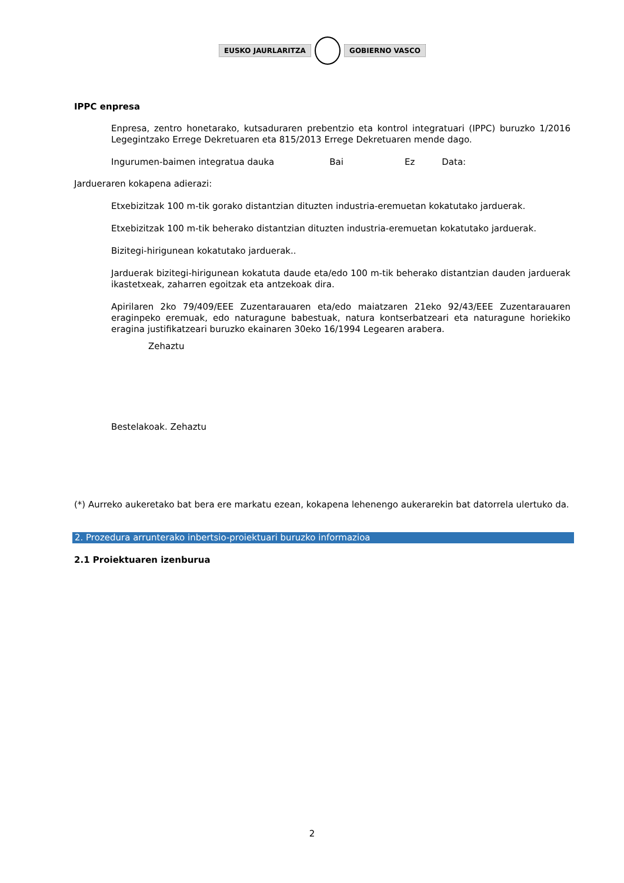EUSKO JAURLARITZA GOBIERNO VASCO
IPPC enpresa
Enpresa, zentro honetarako, kutsaduraren prebentzio eta kontrol integratuari (IPPC) buruzko 1/2016 Legegintzako Errege Dekretuaren eta 815/2013 Errege Dekretuaren mende dago.
Ingurumen-baimen integratua dauka Bai Ez Data:
Jardueraren kokapena adierazi:
Etxebizitzak 100 m-tik gorako distantzian dituzten industria-eremuetan kokatutako jarduerak.
Etxebizitzak 100 m-tik beherako distantzian dituzten industria-eremuetan kokatutako jarduerak.
Bizitegi-hirigunean kokatutako jarduerak..
Jarduerak bizitegi-hirigunean kokatuta daude eta/edo 100 m-tik beherako distantzian dauden jarduerak ikastetxeak, zaharren egoitzak eta antzekoak dira.
Apirilaren 2ko 79/409/EEE Zuzentarauaren eta/edo maiatzaren 21eko 92/43/EEE Zuzentarauaren eraginpeko eremuak, edo naturagune babestuak, natura kontserbatzeari eta naturagune horiekiko eragina justifikatzeari buruzko ekainaren 30eko 16/1994 Legearen arabera.
Zehaztu
Bestelakoak. Zehaztu
(*) Aurreko aukeretako bat bera ere markatu ezean, kokapena lehenengo aukerarekin bat datorrela ulertuko da.
2. Prozedura arrunterako inbertsio-proiektuari buruzko informazioa
2.1 Proiektuaren izenburua
2